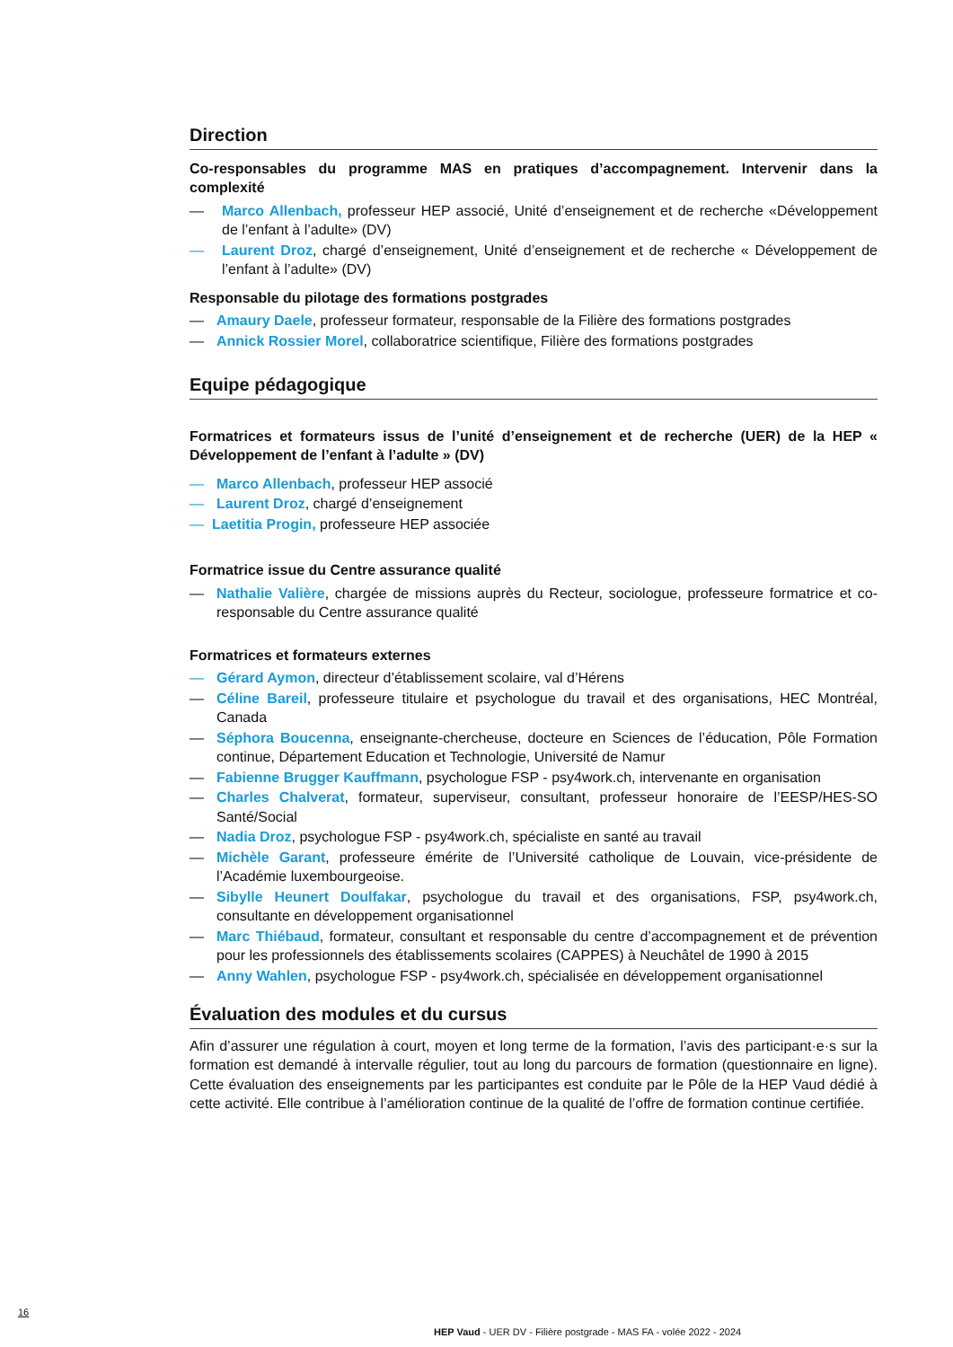Direction
Co-responsables du programme MAS en pratiques d’accompagnement. Intervenir dans la complexité
— Marco Allenbach, professeur HEP associé, Unité d’enseignement et de recherche «Développement de l’enfant à l’adulte» (DV)
— Laurent Droz, chargé d’enseignement, Unité d’enseignement et de recherche « Développement de l’enfant à l’adulte» (DV)
Responsable du pilotage des formations postgrades
— Amaury Daele, professeur formateur, responsable de la Filière des formations postgrades
— Annick Rossier Morel, collaboratrice scientifique, Filière des formations postgrades
Equipe pédagogique
Formatrices et formateurs issus de l’unité d’enseignement et de recherche (UER) de la HEP « Développement de l’enfant à l’adulte » (DV)
— Marco Allenbach, professeur HEP associé
— Laurent Droz, chargé d’enseignement
— Laetitia Progin, professeure HEP associée
Formatrice issue du Centre assurance qualité
— Nathalie Valière, chargée de missions auprès du Recteur, sociologue, professeure formatrice et co-responsable du Centre assurance qualité
Formatrices et formateurs externes
— Gérard Aymon, directeur d’établissement scolaire, val d’Hérens
— Céline Bareil, professeure titulaire et psychologue du travail et des organisations, HEC Montréal, Canada
— Séphora Boucenna, enseignante-chercheuse, docteure en Sciences de l’éducation, Pôle Formation continue, Département Education et Technologie, Université de Namur
— Fabienne Brugger Kauffmann, psychologue FSP - psy4work.ch, intervenante en organisation
— Charles Chalverat, formateur, superviseur, consultant, professeur honoraire de l’EESP/HES-SO Santé/Social
— Nadia Droz, psychologue FSP - psy4work.ch, spécialiste en santé au travail
— Michèle Garant, professeure émérite de l’Université catholique de Louvain, vice-présidente de l’Académie luxembourgeoise.
— Sibylle Heunert Doulfakar, psychologue du travail et des organisations, FSP, psy4work.ch, consultante en développement organisationnel
— Marc Thiébaud, formateur, consultant et responsable du centre d’accompagnement et de prévention pour les professionnels des établissements scolaires (CAPPES) à Neuchâtel de 1990 à 2015
— Anny Wahlen, psychologue FSP - psy4work.ch, spécialisée en développement organisationnel
Évaluation des modules et du cursus
Afin d’assurer une régulation à court, moyen et long terme de la formation, l’avis des participant·e·s sur la formation est demandé à intervalle régulier, tout au long du parcours de formation (questionnaire en ligne). Cette évaluation des enseignements par les participantes est conduite par le Pôle de la HEP Vaud dédié à cette activité. Elle contribue à l’amélioration continue de la qualité de l’offre de formation continue certifiée.
16
HEP Vaud - UER DV - Filière postgrade - MAS FA - volée 2022 - 2024